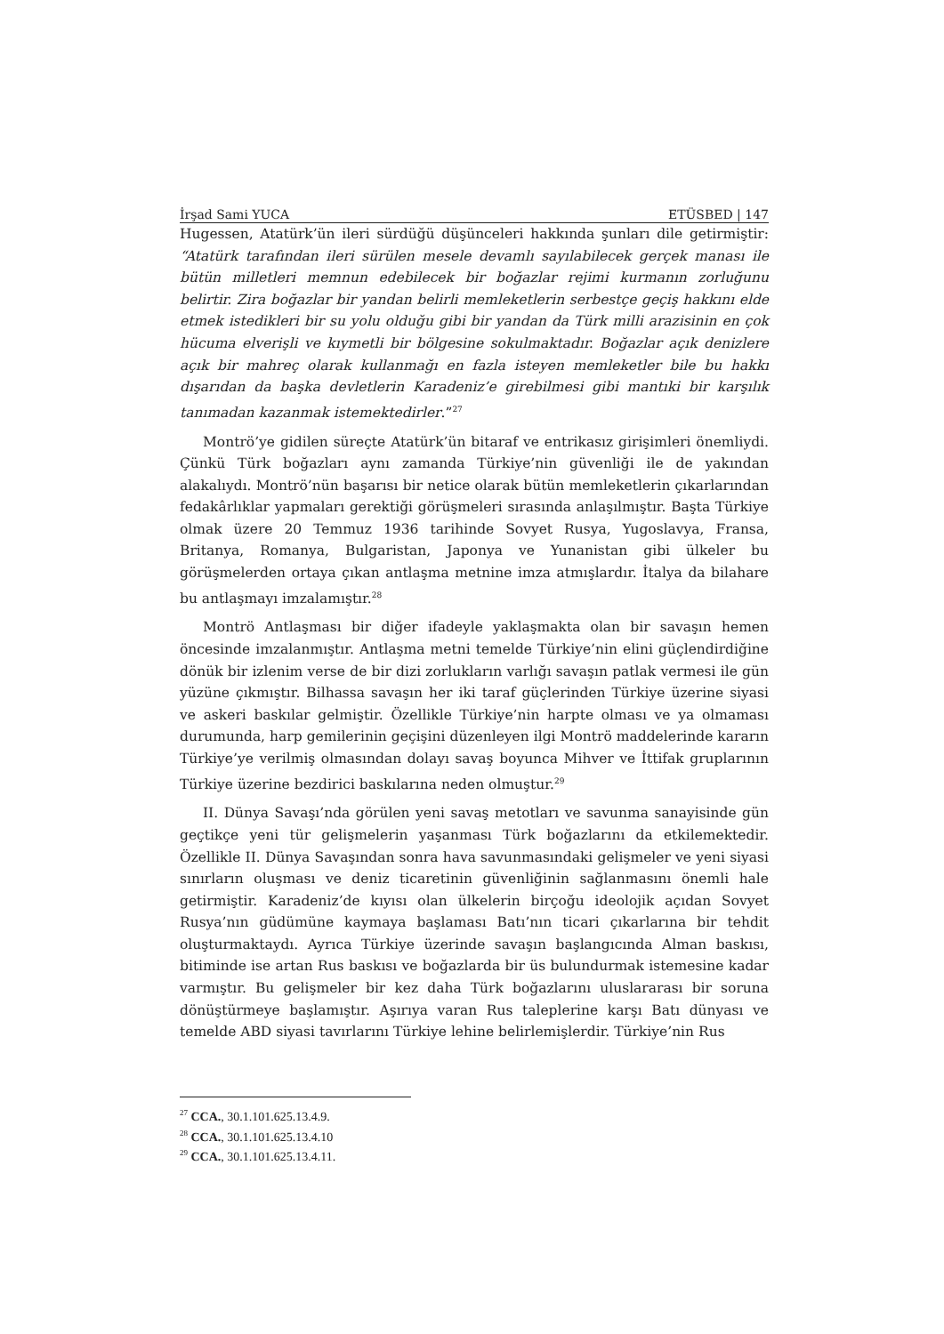İrşad Sami YUCA ETÜSBED | 147
Hugessen, Atatürk’ün ileri sürdüğü düşünceleri hakkında şunları dile getirmiştir: “Atatürk tarafından ileri sürülen mesele devamlı sayılabilecek gerçek manası ile bütün milletleri memnun edebilecek bir boğazlar rejimi kurmanın zorluğunu belirtir. Zira boğazlar bir yandan belirli memleketlerin serbestçe geçiş hakkını elde etmek istedikleri bir su yolu olduğu gibi bir yandan da Türk milli arazisinin en çok hücuma elverişli ve kıymetli bir bölgesine sokulmaktadır. Boğazlar açık denizlere açık bir mahreç olarak kullanmağı en fazla isteyen memleketler bile bu hakkı dışarıdan da başka devletlerin Karadeniz’e girebilmesi gibi mantıki bir karşılık tanımadan kazanmak istemektedirler.”<sup>27</sup>
Montrö’ye gidilen süreçte Atatürk’ün bitaraf ve entrikasız girişimleri önemliydi. Çünkü Türk boğazları aynı zamanda Türkiye’nin güvenliği ile de yakından alakalıydı. Montrö’nün başarısı bir netice olarak bütün memleketlerin çıkarlarından fedakârlıklar yapmaları gerektiği görüşmeleri sırasında anlaşılmıştır. Başta Türkiye olmak üzere 20 Temmuz 1936 tarihinde Sovyet Rusya, Yugoslavya, Fransa, Britanya, Romanya, Bulgaristan, Japonya ve Yunanistan gibi ülkeler bu görüşmelerden ortaya çıkan antlaşma metnine imza atmışlardır. İtalya da bilahare bu antlaşmayı imzalamıştır.<sup>28</sup>
Montrö Antlaşması bir diğer ifadeyle yaklaşmakta olan bir savaşın hemen öncesinde imzalanmıştır. Antlaşma metni temelde Türkiye’nin elini güçlendirdiğine dönük bir izlenim verse de bir dizi zorlukların varlığı savaşın patlak vermesi ile gün yüzüne çıkmıştır. Bilhassa savaşın her iki taraf güçlerinden Türkiye üzerine siyasi ve askeri baskılar gelmiştir. Özellikle Türkiye’nin harpte olması ve ya olmaması durumunda, harp gemilerinin geçişini düzenleyen ilgi Montrö maddelerinde kararın Türkiye’ye verilmiş olmasından dolayı savaş boyunca Mihver ve İttifak gruplarının Türkiye üzerine bezdirici baskılarına neden olmuştur.<sup>29</sup>
II. Dünya Savaşı’nda görülen yeni savaş metotları ve savunma sanayisinde gün geçtikçe yeni tür gelişmelerin yaşanması Türk boğazlarını da etkilemektedir. Özellikle II. Dünya Savaşından sonra hava savunmasındaki gelişmeler ve yeni siyasi sınırların oluşması ve deniz ticaretinin güvenliğinin sağlanmasını önemli hale getirmiştir. Karadeniz’de kıyısı olan ülkelerin birçoğu ideolojik açıdan Sovyet Rusya’nın güdümüne kaymaya başlaması Batı’nın ticari çıkarlarına bir tehdit oluşturmaktaydı. Ayrıca Türkiye üzerinde savaşın başlangıcında Alman baskısı, bitiminde ise artan Rus baskısı ve boğazlarda bir üs bulundurmak istemesine kadar varmıştır. Bu gelişmeler bir kez daha Türk boğazlarını uluslararası bir soruna dönüştürmeye başlamıştır. Aşırıya varan Rus taleplerine karşı Batı dünyası ve temelde ABD siyasi tavırlarını Türkiye lehine belirlemişlerdir. Türkiye’nin Rus
<sup>27</sup> CCA., 30.1.101.625.13.4.9.
<sup>28</sup> CCA., 30.1.101.625.13.4.10
<sup>29</sup> CCA., 30.1.101.625.13.4.11.